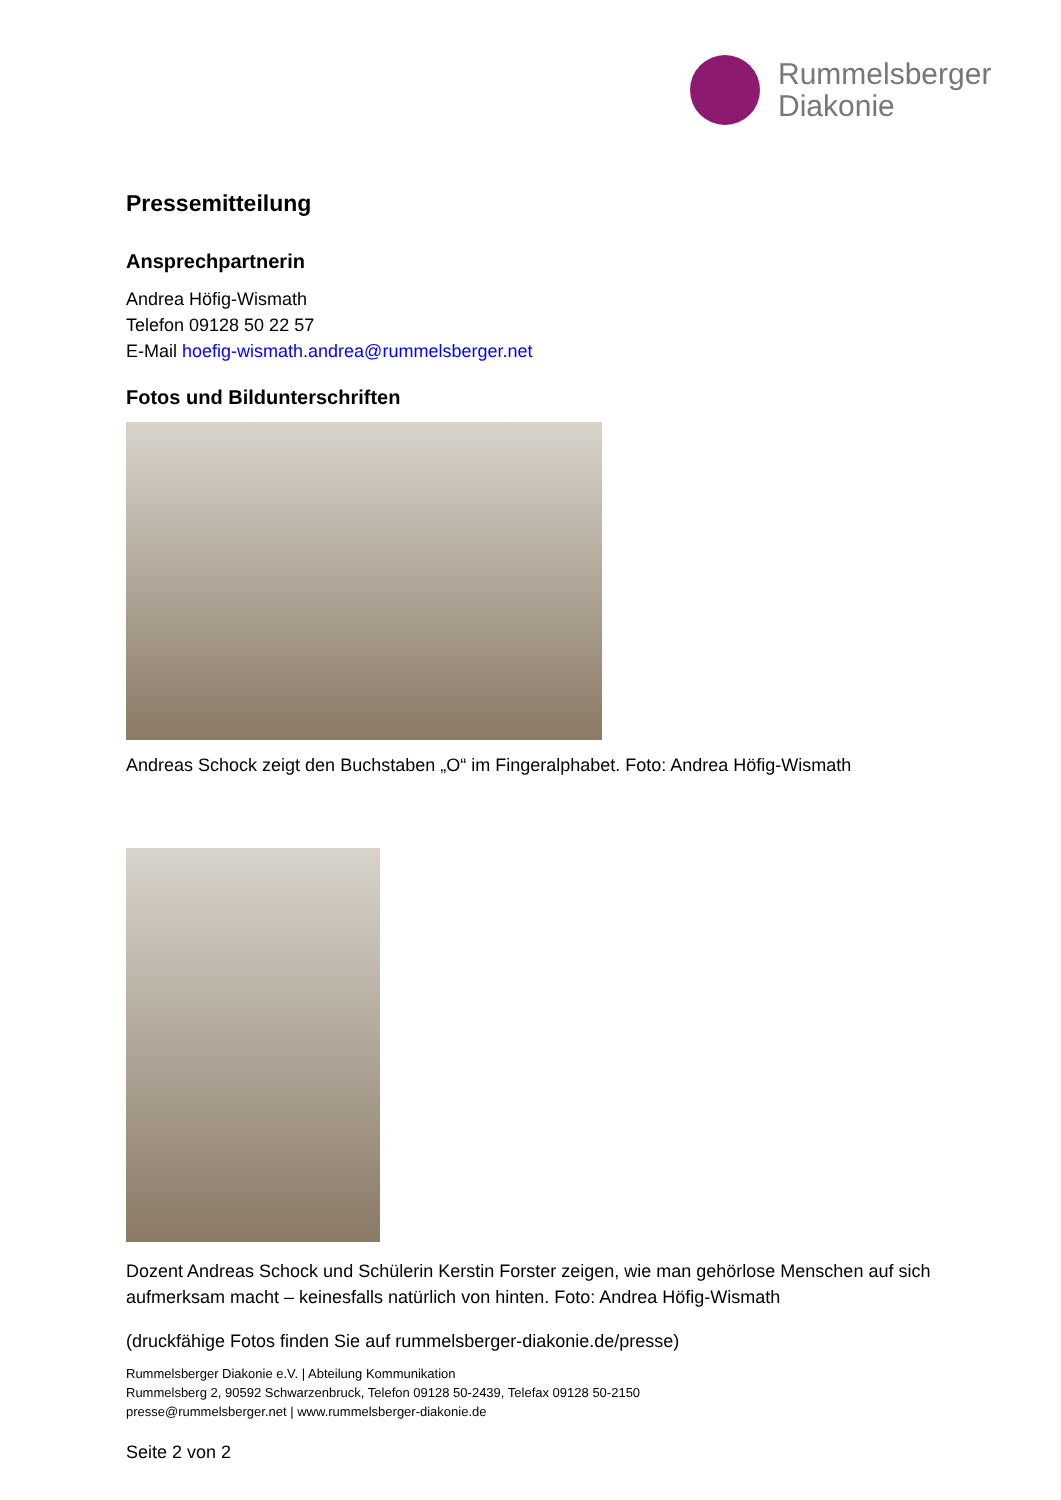Rummelsberger
Diakonie
Pressemitteilung
Ansprechpartnerin
Andrea Höfig-Wismath
Telefon 09128 50 22 57
E-Mail hoefig-wismath.andrea@rummelsberger.net
Fotos und Bildunterschriften
Andreas Schock zeigt den Buchstaben „O“ im Fingeralphabet. Foto: Andrea Höfig-Wismath
Dozent Andreas Schock und Schülerin Kerstin Forster zeigen, wie man gehörlose Menschen auf sich aufmerksam macht – keinesfalls natürlich von hinten. Foto: Andrea Höfig-Wismath
(druckfähige Fotos finden Sie auf rummelsberger-diakonie.de/presse)
Rummelsberger Diakonie e.V. | Abteilung Kommunikation
Rummelsberg 2, 90592 Schwarzenbruck, Telefon 09128 50-2439, Telefax 09128 50-2150
presse@rummelsberger.net | www.rummelsberger-diakonie.de
Seite 2 von 2